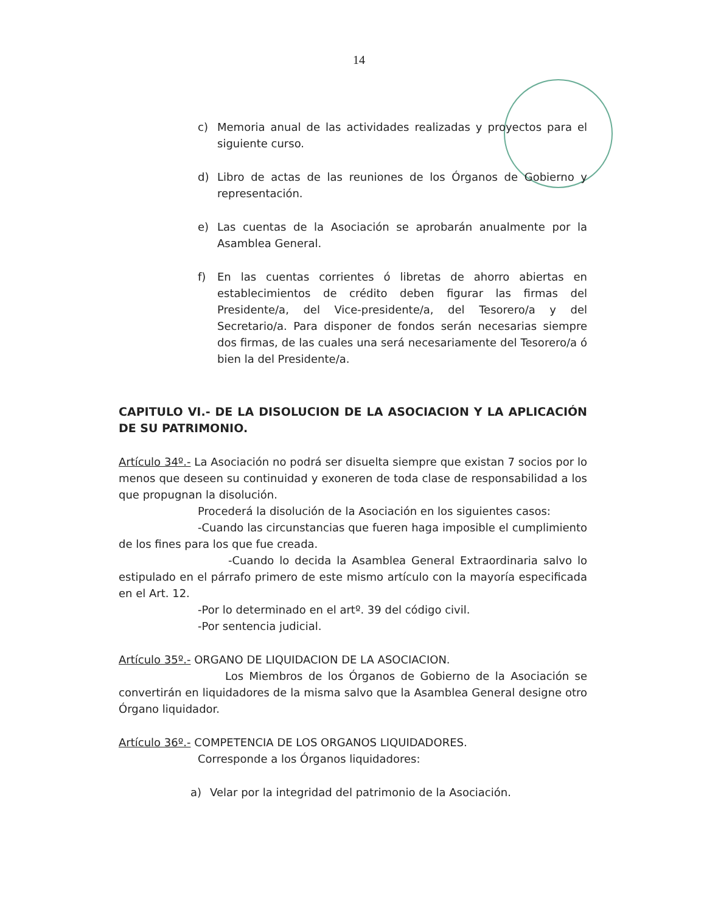14
c) Memoria anual de las actividades realizadas y proyectos para el siguiente curso.
d) Libro de actas de las reuniones de los Órganos de Gobierno y representación.
e) Las cuentas de la Asociación se aprobarán anualmente por la Asamblea General.
f) En las cuentas corrientes ó libretas de ahorro abiertas en establecimientos de crédito deben figurar las firmas del Presidente/a, del Vice-presidente/a, del Tesorero/a y del Secretario/a. Para disponer de fondos serán necesarias siempre dos firmas, de las cuales una será necesariamente del Tesorero/a ó bien la del Presidente/a.
CAPITULO VI.- DE LA DISOLUCION DE LA ASOCIACION Y LA APLICACIÓN DE SU PATRIMONIO.
Artículo 34º.- La Asociación no podrá ser disuelta siempre que existan 7 socios por lo menos que deseen su continuidad y exoneren de toda clase de responsabilidad a los que propugnan la disolución.
Procederá la disolución de la Asociación en los siguientes casos:
-Cuando las circunstancias que fueren haga imposible el cumplimiento de los fines para los que fue creada.
-Cuando lo decida la Asamblea General Extraordinaria salvo lo estipulado en el párrafo primero de este mismo artículo con la mayoría especificada en el Art. 12.
-Por lo determinado en el artº. 39 del código civil.
-Por sentencia judicial.
Artículo 35º.- ORGANO DE LIQUIDACION DE LA ASOCIACION.
Los Miembros de los Órganos de Gobierno de la Asociación se convertirán en liquidadores de la misma salvo que la Asamblea General designe otro Órgano liquidador.
Artículo 36º.- COMPETENCIA DE LOS ORGANOS LIQUIDADORES.
Corresponde a los Órganos liquidadores:
a) Velar por la integridad del patrimonio de la Asociación.